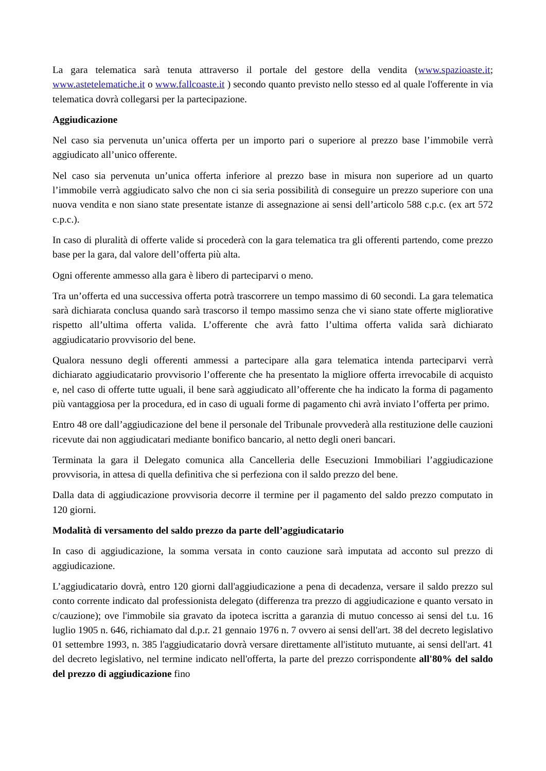La gara telematica sarà tenuta attraverso il portale del gestore della vendita (www.spazioaste.it; www.astetelematiche.it o www.fallcoaste.it ) secondo quanto previsto nello stesso ed al quale l'offerente in via telematica dovrà collegarsi per la partecipazione.
Aggiudicazione
Nel caso sia pervenuta un’unica offerta per un importo pari o superiore al prezzo base l’immobile verrà aggiudicato all’unico offerente.
Nel caso sia pervenuta un’unica offerta inferiore al prezzo base in misura non superiore ad un quarto l’immobile verrà aggiudicato salvo che non ci sia seria possibilità di conseguire un prezzo superiore con una nuova vendita e non siano state presentate istanze di assegnazione ai sensi dell’articolo 588 c.p.c. (ex art 572 c.p.c.).
In caso di pluralità di offerte valide si procederà con la gara telematica tra gli offerenti partendo, come prezzo base per la gara, dal valore dell’offerta più alta.
Ogni offerente ammesso alla gara è libero di parteciparvi o meno.
Tra un’offerta ed una successiva offerta potrà trascorrere un tempo massimo di 60 secondi. La gara telematica sarà dichiarata conclusa quando sarà trascorso il tempo massimo senza che vi siano state offerte migliorative rispetto all’ultima offerta valida. L’offerente che avrà fatto l’ultima offerta valida sarà dichiarato aggiudicatario provvisorio del bene.
Qualora nessuno degli offerenti ammessi a partecipare alla gara telematica intenda parteciparvi verrà dichiarato aggiudicatario provvisorio l’offerente che ha presentato la migliore offerta irrevocabile di acquisto e, nel caso di offerte tutte uguali, il bene sarà aggiudicato all’offerente che ha indicato la forma di pagamento più vantaggiosa per la procedura, ed in caso di uguali forme di pagamento chi avrà inviato l’offerta per primo.
Entro 48 ore dall’aggiudicazione del bene il personale del Tribunale provvederà alla restituzione delle cauzioni ricevute dai non aggiudicatari mediante bonifico bancario, al netto degli oneri bancari.
Terminata la gara il Delegato comunica alla Cancelleria delle Esecuzioni Immobiliari l’aggiudicazione provvisoria, in attesa di quella definitiva che si perfeziona con il saldo prezzo del bene.
Dalla data di aggiudicazione provvisoria decorre il termine per il pagamento del saldo prezzo computato in 120 giorni.
Modalità di versamento del saldo prezzo da parte dell’aggiudicatario
In caso di aggiudicazione, la somma versata in conto cauzione sarà imputata ad acconto sul prezzo di aggiudicazione.
L’aggiudicatario dovrà, entro 120 giorni dall'aggiudicazione a pena di decadenza, versare il saldo prezzo sul conto corrente indicato dal professionista delegato (differenza tra prezzo di aggiudicazione e quanto versato in c/cauzione); ove l'immobile sia gravato da ipoteca iscritta a garanzia di mutuo concesso ai sensi del t.u. 16 luglio 1905 n. 646, richiamato dal d.p.r. 21 gennaio 1976 n. 7 ovvero ai sensi dell'art. 38 del decreto legislativo 01 settembre 1993, n. 385 l'aggiudicatario dovrà versare direttamente all'istituto mutuante, ai sensi dell'art. 41 del decreto legislativo, nel termine indicato nell'offerta, la parte del prezzo corrispondente all'80% del saldo del prezzo di aggiudicazione fino